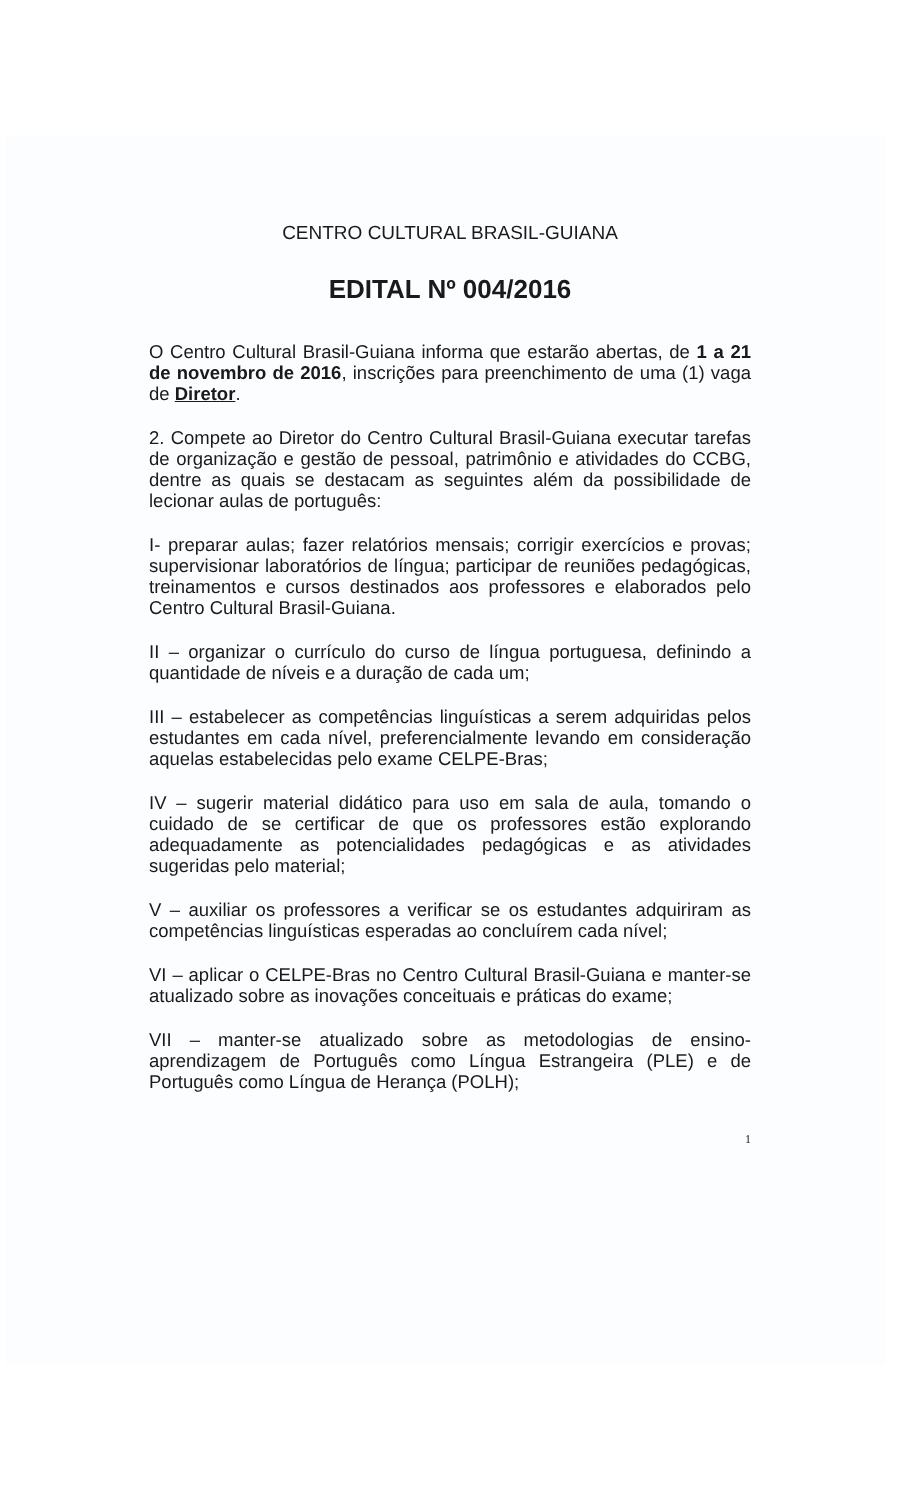CENTRO CULTURAL BRASIL-GUIANA
EDITAL Nº 004/2016
O Centro Cultural Brasil-Guiana informa que estarão abertas, de 1 a 21 de novembro de 2016, inscrições para preenchimento de uma (1) vaga de Diretor.
2. Compete ao Diretor do Centro Cultural Brasil-Guiana executar tarefas de organização e gestão de pessoal, patrimônio e atividades do CCBG, dentre as quais se destacam as seguintes além da possibilidade de lecionar aulas de português:
I- preparar aulas; fazer relatórios mensais; corrigir exercícios e provas; supervisionar laboratórios de língua; participar de reuniões pedagógicas, treinamentos e cursos destinados aos professores e elaborados pelo Centro Cultural Brasil-Guiana.
II – organizar o currículo do curso de língua portuguesa, definindo a quantidade de níveis e a duração de cada um;
III – estabelecer as competências linguísticas a serem adquiridas pelos estudantes em cada nível, preferencialmente levando em consideração aquelas estabelecidas pelo exame CELPE-Bras;
IV – sugerir material didático para uso em sala de aula, tomando o cuidado de se certificar de que os professores estão explorando adequadamente as potencialidades pedagógicas e as atividades sugeridas pelo material;
V – auxiliar os professores a verificar se os estudantes adquiriram as competências linguísticas esperadas ao concluírem cada nível;
VI – aplicar o CELPE-Bras no Centro Cultural Brasil-Guiana e manter-se atualizado sobre as inovações conceituais e práticas do exame;
VII – manter-se atualizado sobre as metodologias de ensino-aprendizagem de Português como Língua Estrangeira (PLE) e de Português como Língua de Herança (POLH);
1